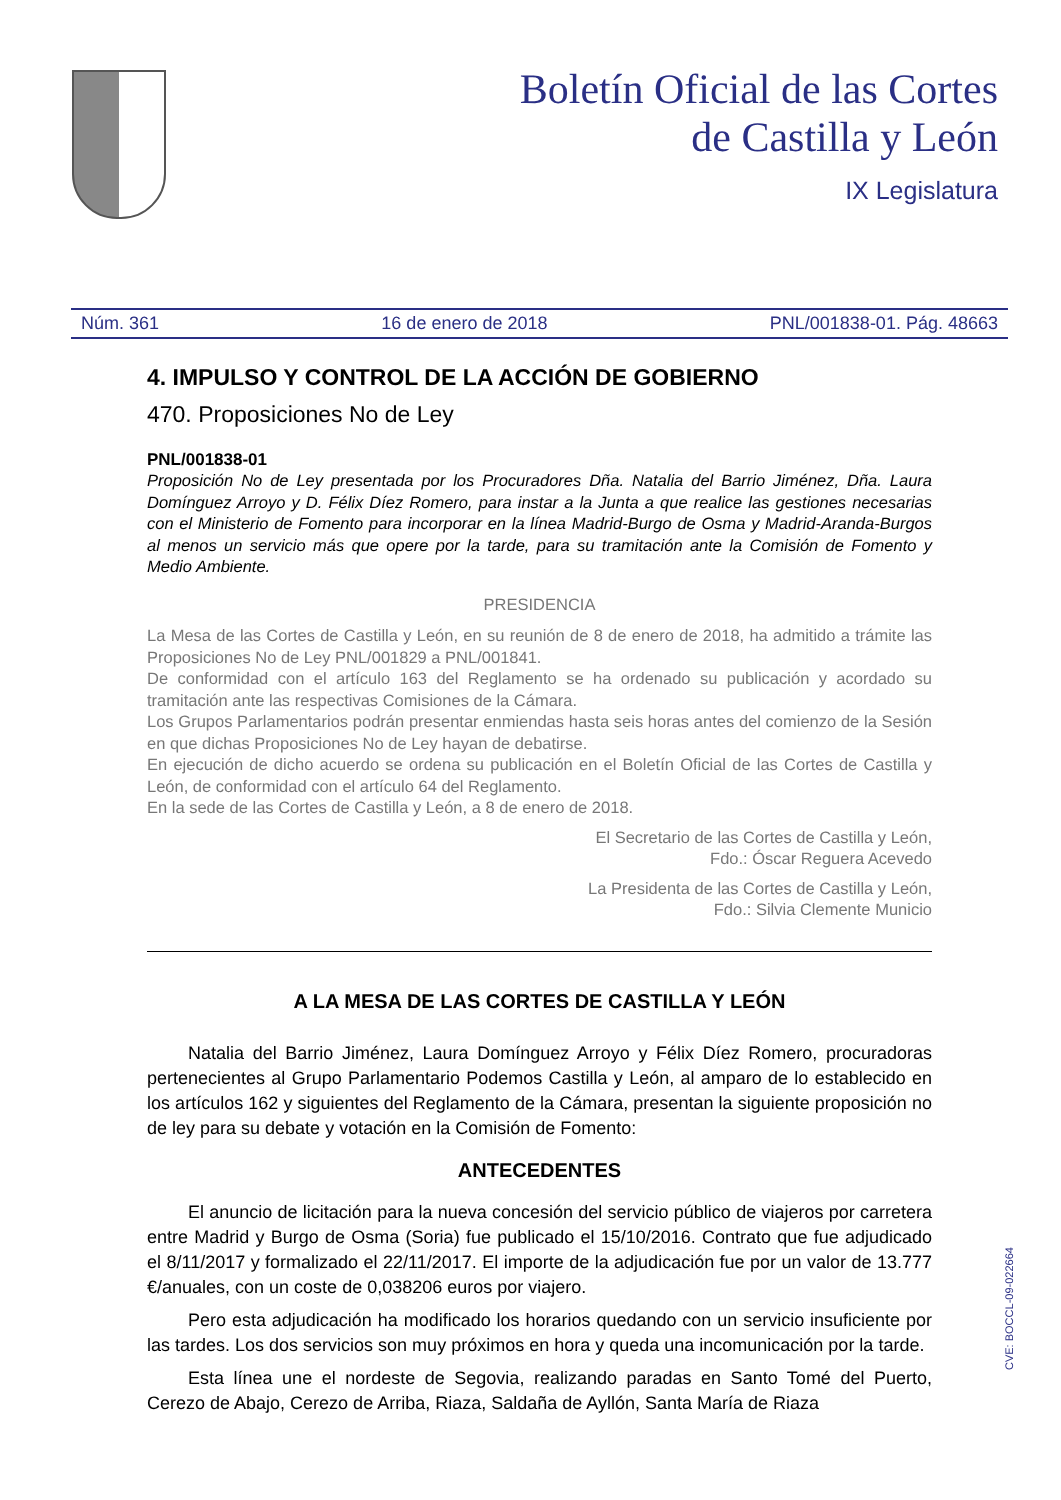Boletín Oficial de las Cortes
de Castilla y León
IX Legislatura
Núm. 361 16 de enero de 2018 PNL/001838-01. Pág. 48663
4. IMPULSO Y CONTROL DE LA ACCIÓN DE GOBIERNO
470. Proposiciones No de Ley
PNL/001838-01
Proposición No de Ley presentada por los Procuradores Dña. Natalia del Barrio Jiménez, Dña. Laura Domínguez Arroyo y D. Félix Díez Romero, para instar a la Junta a que realice las gestiones necesarias con el Ministerio de Fomento para incorporar en la línea Madrid-Burgo de Osma y Madrid-Aranda-Burgos al menos un servicio más que opere por la tarde, para su tramitación ante la Comisión de Fomento y Medio Ambiente.
PRESIDENCIA
La Mesa de las Cortes de Castilla y León, en su reunión de 8 de enero de 2018, ha admitido a trámite las Proposiciones No de Ley PNL/001829 a PNL/001841.
De conformidad con el artículo 163 del Reglamento se ha ordenado su publicación y acordado su tramitación ante las respectivas Comisiones de la Cámara.
Los Grupos Parlamentarios podrán presentar enmiendas hasta seis horas antes del comienzo de la Sesión en que dichas Proposiciones No de Ley hayan de debatirse.
En ejecución de dicho acuerdo se ordena su publicación en el Boletín Oficial de las Cortes de Castilla y León, de conformidad con el artículo 64 del Reglamento.
En la sede de las Cortes de Castilla y León, a 8 de enero de 2018.
El Secretario de las Cortes de Castilla y León,
Fdo.: Óscar Reguera Acevedo
La Presidenta de las Cortes de Castilla y León,
Fdo.: Silvia Clemente Municio
A LA MESA DE LAS CORTES DE CASTILLA Y LEÓN
Natalia del Barrio Jiménez, Laura Domínguez Arroyo y Félix Díez Romero, procuradoras pertenecientes al Grupo Parlamentario Podemos Castilla y León, al amparo de lo establecido en los artículos 162 y siguientes del Reglamento de la Cámara, presentan la siguiente proposición no de ley para su debate y votación en la Comisión de Fomento:
ANTECEDENTES
El anuncio de licitación para la nueva concesión del servicio público de viajeros por carretera entre Madrid y Burgo de Osma (Soria) fue publicado el 15/10/2016. Contrato que fue adjudicado el 8/11/2017 y formalizado el 22/11/2017. El importe de la adjudicación fue por un valor de 13.777 €/anuales, con un coste de 0,038206 euros por viajero.
Pero esta adjudicación ha modificado los horarios quedando con un servicio insuficiente por las tardes. Los dos servicios son muy próximos en hora y queda una incomunicación por la tarde.
Esta línea une el nordeste de Segovia, realizando paradas en Santo Tomé del Puerto, Cerezo de Abajo, Cerezo de Arriba, Riaza, Saldaña de Ayllón, Santa María de Riaza
CVE: BOCCL-09-022664